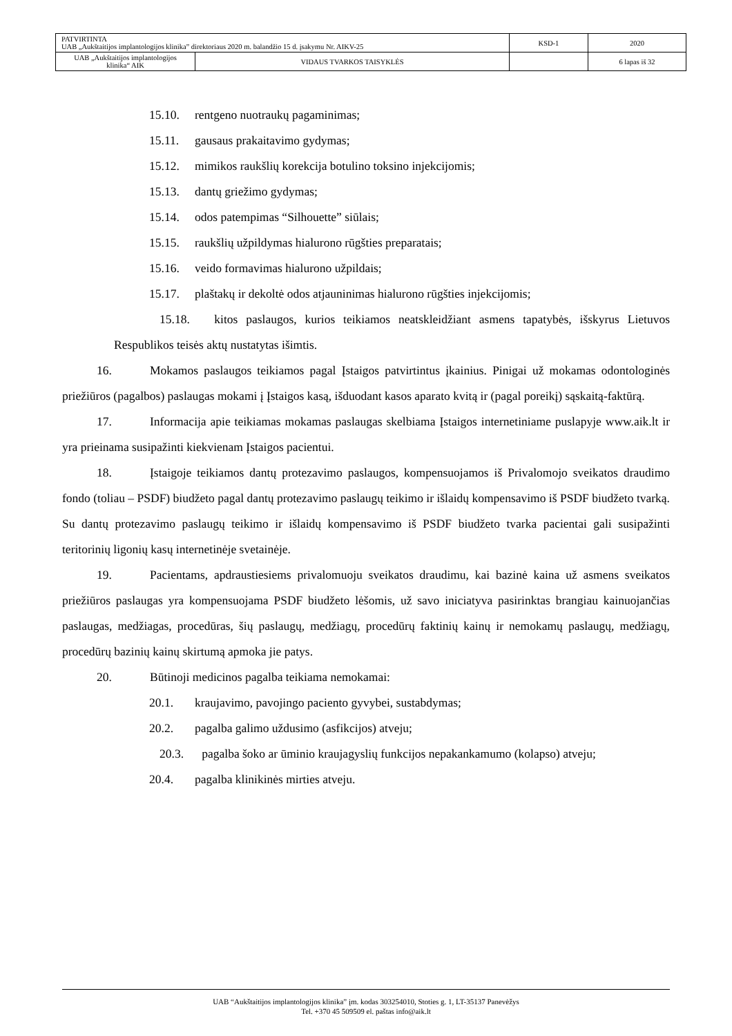| PATVIRTINTA UAB „Aukštaitijos implantologijos klinika” direktoriaus 2020 m. balandžio 15 d. įsakymu Nr. AIKV-25 | KSD-1 | 2020 |
| / UAB „Aukštaitijos implantologijos klinika“ AIK / VIDAUS TVARKOS TAISYKLĖS / | | 6 lapas iš 32 |
15.10. rentgeno nuotraukų pagaminimas;
15.11. gausaus prakaitavimo gydymas;
15.12. mimikos raukšlių korekcija botulino toksino injekcijomis;
15.13. dantų griežimo gydymas;
15.14. odos patempimas “Silhouette” siūlais;
15.15. raukšlių užpildymas hialurono rūgšties preparatais;
15.16. veido formavimas hialurono užpildais;
15.17. plaštakų ir dekoltė odos atjauninimas hialurono rūgšties injekcijomis;
15.18. kitos paslaugos, kurios teikiamos neatskleidžiant asmens tapatybės, išskyrus Lietuvos Respublikos teisės aktų nustatytas išimtis.
16. Mokamos paslaugos teikiamos pagal Įstaigos patvirtintus įkainius. Pinigai už mokamas odontologinės priežiūros (pagalbos) paslaugas mokami į Įstaigos kasą, išduodant kasos aparato kvitą ir (pagal poreikį) sąskaitą-faktūrą.
17. Informacija apie teikiamas mokamas paslaugas skelbiama Įstaigos internetiniame puslapyje www.aik.lt ir yra prieinama susipažinti kiekvienam Įstaigos pacientui.
18. Įstaigoje teikiamos dantų protezavimo paslaugos, kompensuojamos iš Privalomojo sveikatos draudimo fondo (toliau – PSDF) biudžeto pagal dantų protezavimo paslaugų teikimo ir išlaidų kompensavimo iš PSDF biudžeto tvarką. Su dantų protezavimo paslaugų teikimo ir išlaidų kompensavimo iš PSDF biudžeto tvarka pacientai gali susipažinti teritorinių ligonių kasų internetinėje svetainėje.
19. Pacientams, apdraustiesiems privalomuoju sveikatos draudimu, kai bazinė kaina už asmens sveikatos priežiūros paslaugas yra kompensuojama PSDF biudžeto lėšomis, už savo iniciatyva pasirinktas brangiau kainuojančias paslaugas, medžiagas, procedūras, šių paslaugų, medžiagų, procedūrų faktinių kainų ir nemokamų paslaugų, medžiagų, procedūrų bazinių kainų skirtumą apmoka jie patys.
20. Būtinoji medicinos pagalba teikiama nemokamai:
20.1. kraujavimo, pavojingo paciento gyvybei, sustabdymas;
20.2. pagalba galimo uždusimo (asfikcijos) atveju;
20.3. pagalba šoko ar ūminio kraujagyslių funkcijos nepakankamumo (kolapso) atveju;
20.4. pagalba klinikinės mirties atveju.
UAB “Aukštaitijos implantologijos klinika” įm. kodas 303254010, Stoties g. 1, LT-35137 Panevėžys
Tel. +370 45 509509 el. paštas info@aik.lt